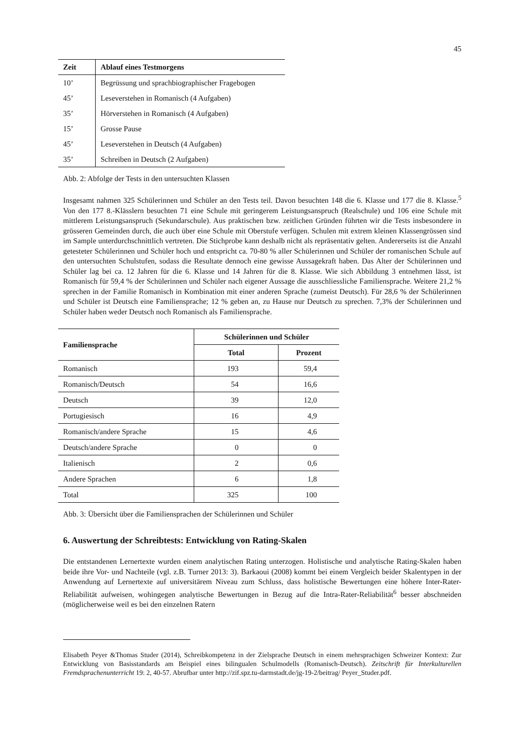45
| Zeit | Ablauf eines Testmorgens |
| --- | --- |
| 10’ | Begrüssung und sprachbiographischer Fragebogen |
| 45’ | Leseverstehen in Romanisch (4 Aufgaben) |
| 35’ | Hörverstehen in Romanisch (4 Aufgaben) |
| 15’ | Grosse Pause |
| 45’ | Leseverstehen in Deutsch (4 Aufgaben) |
| 35’ | Schreiben in Deutsch (2 Aufgaben) |
Abb. 2: Abfolge der Tests in den untersuchten Klassen
Insgesamt nahmen 325 Schülerinnen und Schüler an den Tests teil. Davon besuchten 148 die 6. Klasse und 177 die 8. Klasse.<sup>5</sup> Von den 177 8.-Klässlern besuchten 71 eine Schule mit geringerem Leistungsanspruch (Realschule) und 106 eine Schule mit mittlerem Leistungsanspruch (Sekundarschule). Aus praktischen bzw. zeitlichen Gründen führten wir die Tests insbesondere in grösseren Gemeinden durch, die auch über eine Schule mit Oberstufe verfügen. Schulen mit extrem kleinen Klassengrössen sind im Sample unterdurchschnittlich vertreten. Die Stichprobe kann deshalb nicht als repräsentativ gelten. Andererseits ist die Anzahl getesteter Schülerinnen und Schüler hoch und entspricht ca. 70-80 % aller Schülerinnen und Schüler der romanischen Schule auf den untersuchten Schulstufen, sodass die Resultate dennoch eine gewisse Aussagekraft haben. Das Alter der Schülerinnen und Schüler lag bei ca. 12 Jahren für die 6. Klasse und 14 Jahren für die 8. Klasse. Wie sich Abbildung 3 entnehmen lässt, ist Romanisch für 59,4 % der Schülerinnen und Schüler nach eigener Aussage die ausschliessliche Familiensprache. Weitere 21,2 % sprechen in der Familie Romanisch in Kombination mit einer anderen Sprache (zumeist Deutsch). Für 28,6 % der Schülerinnen und Schüler ist Deutsch eine Familiensprache; 12 % geben an, zu Hause nur Deutsch zu sprechen. 7,3% der Schülerinnen und Schüler haben weder Deutsch noch Romanisch als Familiensprache.
| Familiensprache | Schülerinnen und Schüler | |
| --- | --- | --- |
| | Total | Prozent |
| Romanisch | 193 | 59,4 |
| Romanisch/Deutsch | 54 | 16,6 |
| Deutsch | 39 | 12,0 |
| Portugiesisch | 16 | 4,9 |
| Romanisch/andere Sprache | 15 | 4,6 |
| Deutsch/andere Sprache | 0 | 0 |
| Italienisch | 2 | 0,6 |
| Andere Sprachen | 6 | 1,8 |
| Total | 325 | 100 |
Abb. 3: Übersicht über die Familiensprachen der Schülerinnen und Schüler
6. Auswertung der Schreibtests: Entwicklung von Rating-Skalen
Die entstandenen Lernertexte wurden einem analytischen Rating unterzogen. Holistische und analytische Rating-Skalen haben beide ihre Vor- und Nachteile (vgl. z.B. Turner 2013: 3). Barkaoui (2008) kommt bei einem Vergleich beider Skalentypen in der Anwendung auf Lernertexte auf universitärem Niveau zum Schluss, dass holistische Bewertungen eine höhere Inter-Rater-Reliabilität aufweisen, wohingegen analytische Bewertungen in Bezug auf die Intra-Rater-Reliabilität<sup>6</sup> besser abschneiden (möglicherweise weil es bei den einzelnen Ratern
Elisabeth Peyer &Thomas Studer (2014), Schreibkompetenz in der Zielsprache Deutsch in einem mehrsprachigen Schweizer Kontext: Zur Entwicklung von Basisstandards am Beispiel eines bilingualen Schulmodells (Romanisch-Deutsch). Zeitschrift für Interkulturellen Fremdsprachenunterricht 19: 2, 40-57. Abrufbar unter http://zif.spz.tu-darmstadt.de/jg-19-2/beitrag/ Peyer_Studer.pdf.